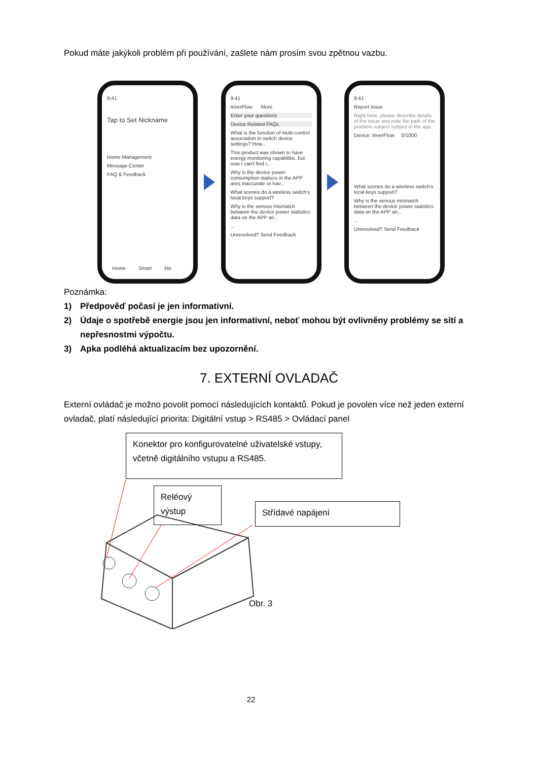Pokud máte jakýkoli problém při používání, zašlete nám prosím svou zpětnou vazbu.
9:41
Tap to Set Nickname
Home Management
Message Center
FAQ & Feedback
Home Smart Me
9:41
InverFlow More
Enter your questions
Device Related FAQs
What is the function of multi-control association in switch device settings? How...
This product was shown to have energy monitoring capabilitie, but now I can't find i...
Why is the device power consumption statiscs in the APP ares inaccurate or hav...
What scenes do a wireless switch's local keys support?
Why is the serious mismatch between the device power statistics data on the APP an...
...
Unresolved? Send Feedback
9:41
Report Issue
Right here, please describe details of the issue and note the path of the problem subject subject in the app.
Device: InverFlow 0/1000
What scenes do a wireless switch's local keys support?
Why is the serious mismatch between the device power statistics data on the APP an...
...
Unresolved? Send Feedback
Poznámka:
1) Předpověď počasí je jen informativní.
2) Údaje o spotřebě energie jsou jen informativní, neboť mohou být ovlivněny problémy se sítí a nepřesnostmi výpočtu.
3) Apka podléhá aktualizacím bez upozornění.
7. EXTERNÍ OVLADAČ
Externí ovládač je možno povolit pomocí následujících kontaktů. Pokud je povolen více než jeden externí ovladač, platí následující priorita: Digitální vstup > RS485 > Ovládací panel
Konektor pro konfigurovatelné uživatelské vstupy, včetně digitálního vstupu a RS485.
Reléový výstup
Střídavé napájení
Obr. 3
22